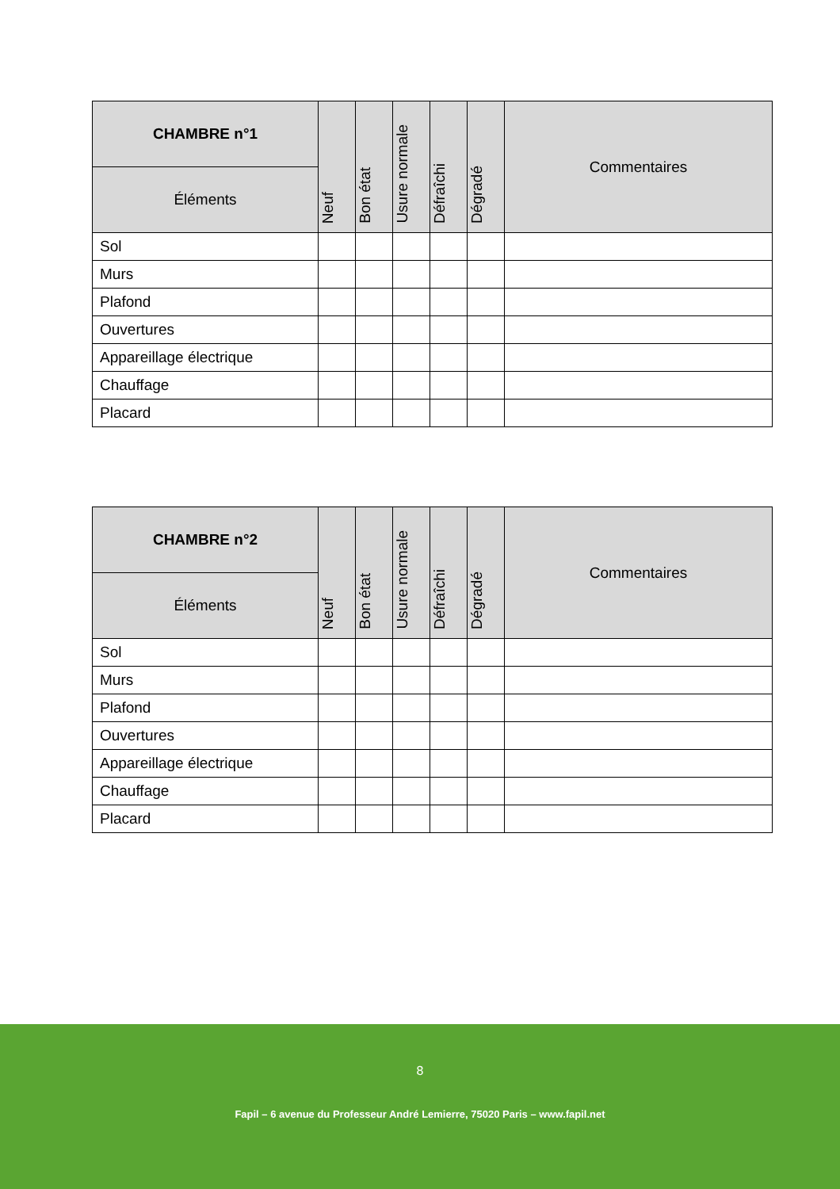| CHAMBRE n°1 | Neuf | Bon état | Usure normale | Défraîchi | Dégradé | Commentaires |
| --- | --- | --- | --- | --- | --- | --- |
| Éléments | | | | | | |
| Sol | | | | | | |
| Murs | | | | | | |
| Plafond | | | | | | |
| Ouvertures | | | | | | |
| Appareillage électrique | | | | | | |
| Chauffage | | | | | | |
| Placard | | | | | | |
| CHAMBRE n°2 | Neuf | Bon état | Usure normale | Défraîchi | Dégradé | Commentaires |
| --- | --- | --- | --- | --- | --- | --- |
| Éléments | | | | | | |
| Sol | | | | | | |
| Murs | | | | | | |
| Plafond | | | | | | |
| Ouvertures | | | | | | |
| Appareillage électrique | | | | | | |
| Chauffage | | | | | | |
| Placard | | | | | | |
8
Fapil – 6 avenue du Professeur André Lemierre, 75020 Paris – www.fapil.net